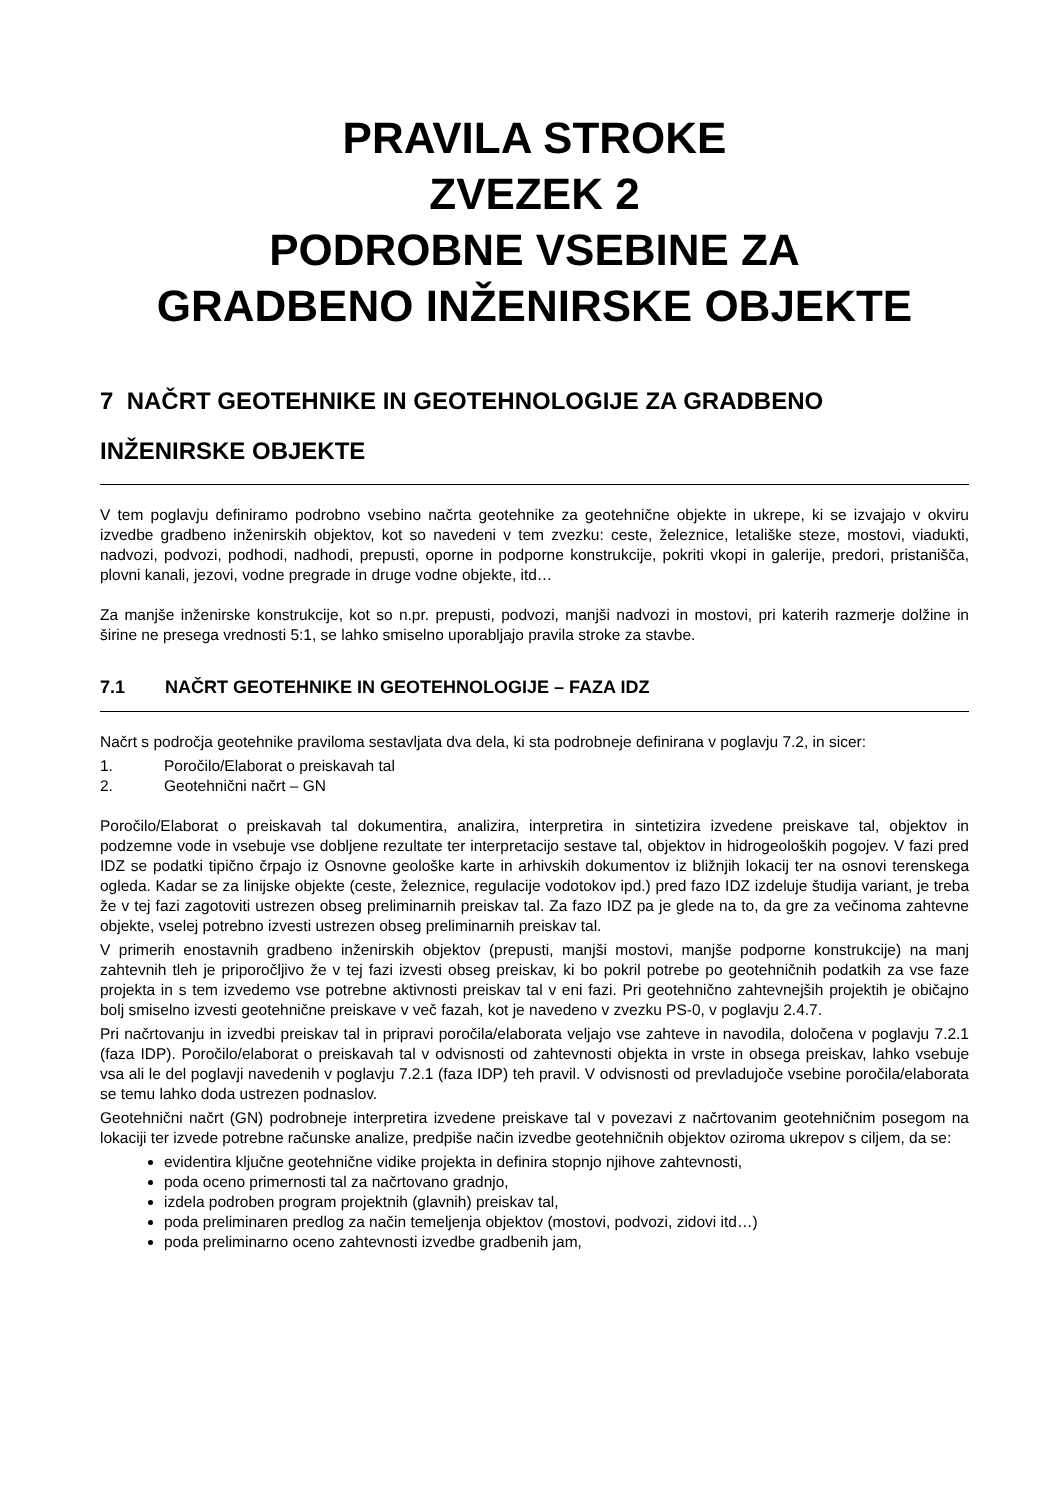PRAVILA STROKE
ZVEZEK 2
PODROBNE VSEBINE ZA
GRADBENO INŽENIRSKE OBJEKTE
7 NAČRT GEOTEHNIKE IN GEOTEHNOLOGIJE ZA GRADBENO INŽENIRSKE OBJEKTE
V tem poglavju definiramo podrobno vsebino načrta geotehnike za geotehnične objekte in ukrepe, ki se izvajajo v okviru izvedbe gradbeno inženirskih objektov, kot so navedeni v tem zvezku: ceste, železnice, letališke steze, mostovi, viadukti, nadvozi, podvozi, podhodi, nadhodi, prepusti, oporne in podporne konstrukcije, pokriti vkopi in galerije, predori, pristanišča, plovni kanali, jezovi, vodne pregrade in druge vodne objekte, itd…
Za manjše inženirske konstrukcije, kot so n.pr. prepusti, podvozi, manjši nadvozi in mostovi, pri katerih razmerje dolžine in širine ne presega vrednosti 5:1, se lahko smiselno uporabljajo pravila stroke za stavbe.
7.1 NAČRT GEOTEHNIKE IN GEOTEHNOLOGIJE – FAZA IDZ
Načrt s področja geotehnike praviloma sestavljata dva dela, ki sta podrobneje definirana v poglavju 7.2, in sicer:
1. Poročilo/Elaborat o preiskavah tal
2. Geotehnični načrt – GN
Poročilo/Elaborat o preiskavah tal dokumentira, analizira, interpretira in sintetizira izvedene preiskave tal, objektov in podzemne vode in vsebuje vse dobljene rezultate ter interpretacijo sestave tal, objektov in hidrogeoloških pogojev. V fazi pred IDZ se podatki tipično črpajo iz Osnovne geološke karte in arhivskih dokumentov iz bližnjih lokacij ter na osnovi terenskega ogleda. Kadar se za linijske objekte (ceste, železnice, regulacije vodotokov ipd.) pred fazo IDZ izdeluje študija variant, je treba že v tej fazi zagotoviti ustrezen obseg preliminarnih preiskav tal. Za fazo IDZ pa je glede na to, da gre za večinoma zahtevne objekte, vselej potrebno izvesti ustrezen obseg preliminarnih preiskav tal.
V primerih enostavnih gradbeno inženirskih objektov (prepusti, manjši mostovi, manjše podporne konstrukcije) na manj zahtevnih tleh je priporočljivo že v tej fazi izvesti obseg preiskav, ki bo pokril potrebe po geotehničnih podatkih za vse faze projekta in s tem izvedemo vse potrebne aktivnosti preiskav tal v eni fazi. Pri geotehnično zahtevnejših projektih je običajno bolj smiselno izvesti geotehnične preiskave v več fazah, kot je navedeno v zvezku PS-0, v poglavju 2.4.7.
Pri načrtovanju in izvedbi preiskav tal in pripravi poročila/elaborata veljajo vse zahteve in navodila, določena v poglavju 7.2.1 (faza IDP). Poročilo/elaborat o preiskavah tal v odvisnosti od zahtevnosti objekta in vrste in obsega preiskav, lahko vsebuje vsa ali le del poglavji navedenih v poglavju 7.2.1 (faza IDP) teh pravil. V odvisnosti od prevladujoče vsebine poročila/elaborata se temu lahko doda ustrezen podnaslov.
Geotehnični načrt (GN) podrobneje interpretira izvedene preiskave tal v povezavi z načrtovanim geotehničnim posegom na lokaciji ter izvede potrebne računske analize, predpiše način izvedbe geotehničnih objektov oziroma ukrepov s ciljem, da se:
evidentira ključne geotehnične vidike projekta in definira stopnjo njihove zahtevnosti,
poda oceno primernosti tal za načrtovano gradnjo,
izdela podroben program projektnih (glavnih) preiskav tal,
poda preliminaren predlog za način temeljenja objektov (mostovi, podvozi, zidovi itd…)
poda preliminarno oceno zahtevnosti izvedbe gradbenih jam,